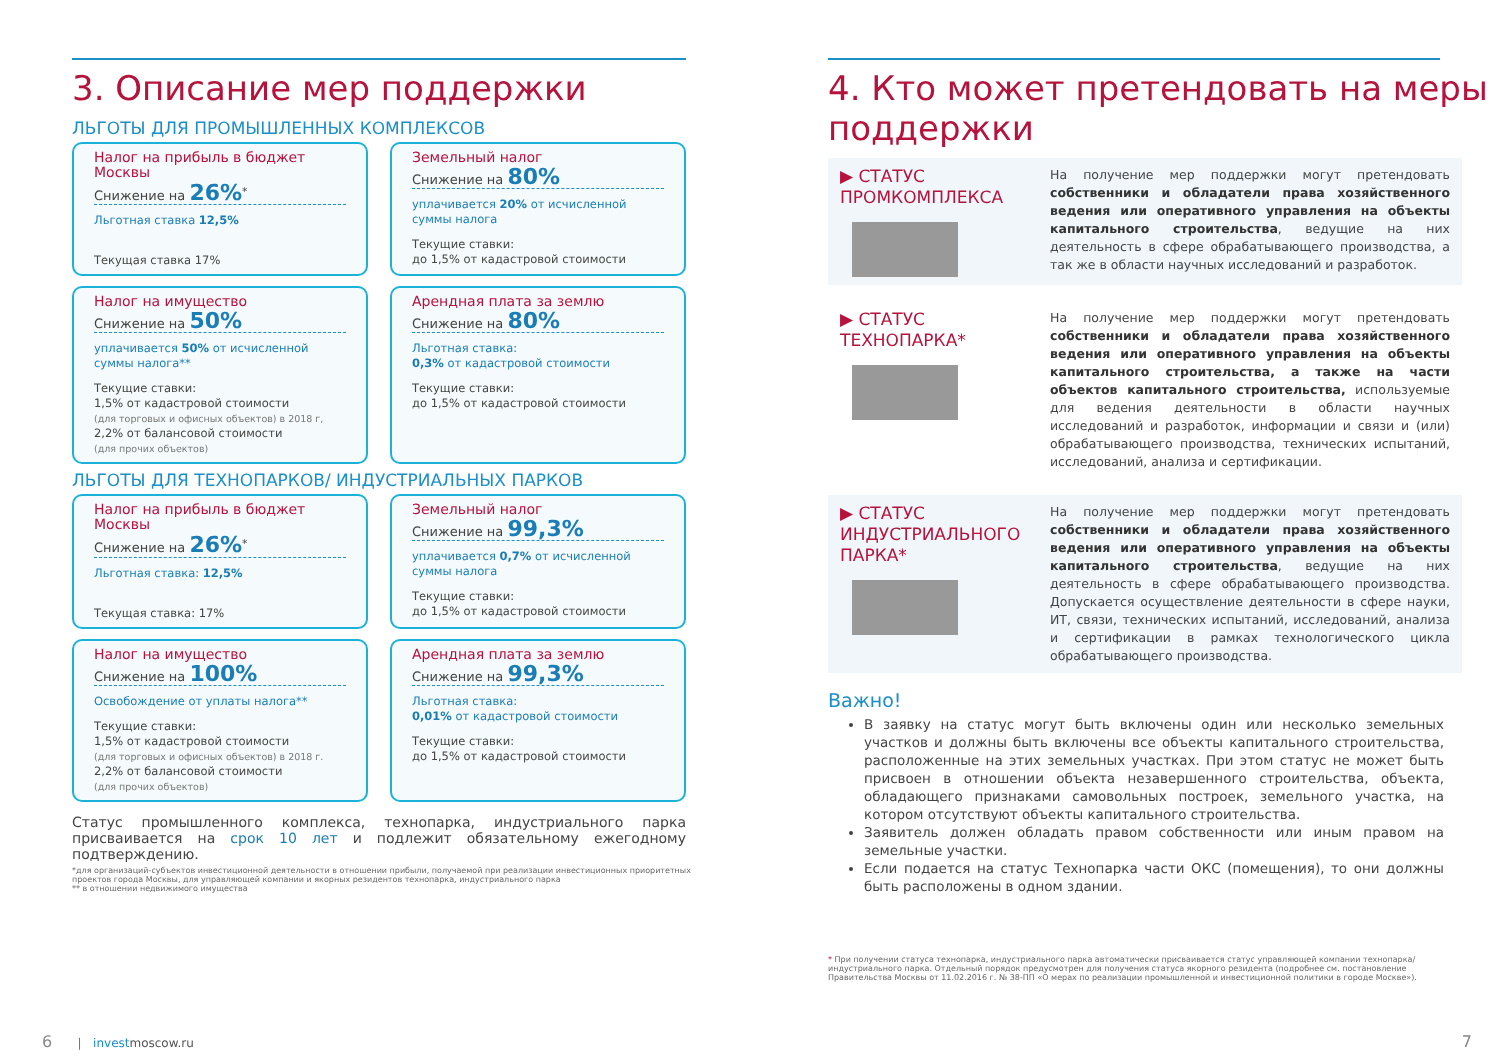3. Описание мер поддержки
ЛЬГОТЫ ДЛЯ ПРОМЫШЛЕННЫХ КОМПЛЕКСОВ
Налог на прибыль в бюджет Москвы
Снижение на 26%<sup>*</sup>
Льготная ставка 12,5%
Текущая ставка 17%
Земельный налог
Снижение на 80%
уплачивается 20% от исчисленной суммы налога
Текущие ставки:
до 1,5% от кадастровой стоимости
Налог на имущество
Снижение на 50%
уплачивается 50% от исчисленной суммы налога**
Текущие ставки:
1,5% от кадастровой стоимости
(для торговых и офисных объектов) в 2018 г,
2,2% от балансовой стоимости
(для прочих объектов)
Арендная плата за землю
Снижение на 80%
Льготная ставка:
0,3% от кадастровой стоимости
Текущие ставки:
до 1,5% от кадастровой стоимости
ЛЬГОТЫ ДЛЯ ТЕХНОПАРКОВ/ ИНДУСТРИАЛЬНЫХ ПАРКОВ
Налог на прибыль в бюджет Москвы
Снижение на 26%<sup>*</sup>
Льготная ставка: 12,5%
Текущая ставка: 17%
Земельный налог
Снижение на 99,3%
уплачивается 0,7% от исчисленной суммы налога
Текущие ставки:
до 1,5% от кадастровой стоимости
Налог на имущество
Снижение на 100%
Освобождение от уплаты налога**
Текущие ставки:
1,5% от кадастровой стоимости
(для торговых и офисных объектов) в 2018 г.
2,2% от балансовой стоимости
(для прочих объектов)
Арендная плата за землю
Снижение на 99,3%
Льготная ставка:
0,01% от кадастровой стоимости
Текущие ставки:
до 1,5% от кадастровой стоимости
Статус промышленного комплекса, технопарка, индустриального парка присваивается на срок 10 лет и подлежит обязательному ежегодному подтверждению.
*для организаций-субъектов инвестиционной деятельности в отношении прибыли, получаемой при реализации инвестиционных приоритетных проектов города Москвы, для управляющей компании и якорных резидентов технопарка, индустриального парка
** в отношении недвижимого имущества
6 | invest moscow.ru
4. Кто может претендовать на меры поддержки
▶ СТАТУС ПРОМКОМПЛЕКСА
На получение мер поддержки могут претендовать собственники и обладатели права хозяйственного ведения или оперативного управления на объекты капитального строительства, ведущие на них деятельность в сфере обрабатывающего производства, а так же в области научных исследований и разработок.
▶ СТАТУС ТЕХНОПАРКА*
На получение мер поддержки могут претендовать собственники и обладатели права хозяйственного ведения или оперативного управления на объекты капитального строительства, а также на части объектов капитального строительства, используемые для ведения деятельности в области научных исследований и разработок, информации и связи и (или) обрабатывающего производства, технических испытаний, исследований, анализа и сертификации.
▶ СТАТУС ИНДУСТРИАЛЬНОГО ПАРКА*
На получение мер поддержки могут претендовать собственники и обладатели права хозяйственного ведения или оперативного управления на объекты капитального строительства, ведущие на них деятельность в сфере обрабатывающего производства. Допускается осуществление деятельности в сфере науки, ИТ, связи, технических испытаний, исследований, анализа и сертификации в рамках технологического цикла обрабатывающего производства.
Важно!
В заявку на статус могут быть включены один или несколько земельных участков и должны быть включены все объекты капитального строительства, расположенные на этих земельных участках. При этом статус не может быть присвоен в отношении объекта незавершенного строительства, объекта, обладающего признаками самовольных построек, земельного участка, на котором отсутствуют объекты капитального строительства.
Заявитель должен обладать правом собственности или иным правом на земельные участки.
Если подается на статус Технопарка части ОКС (помещения), то они должны быть расположены в одном здании.
* При получении статуса технопарка, индустриального парка автоматически присваивается статус управляющей компании технопарка/индустриального парка. Отдельный порядок предусмотрен для получения статуса якорного резидента (подробнее см. постановление Правительства Москвы от 11.02.2016 г. № 38-ПП «О мерах по реализации промышленной и инвестиционной политики в городе Москве»).
7